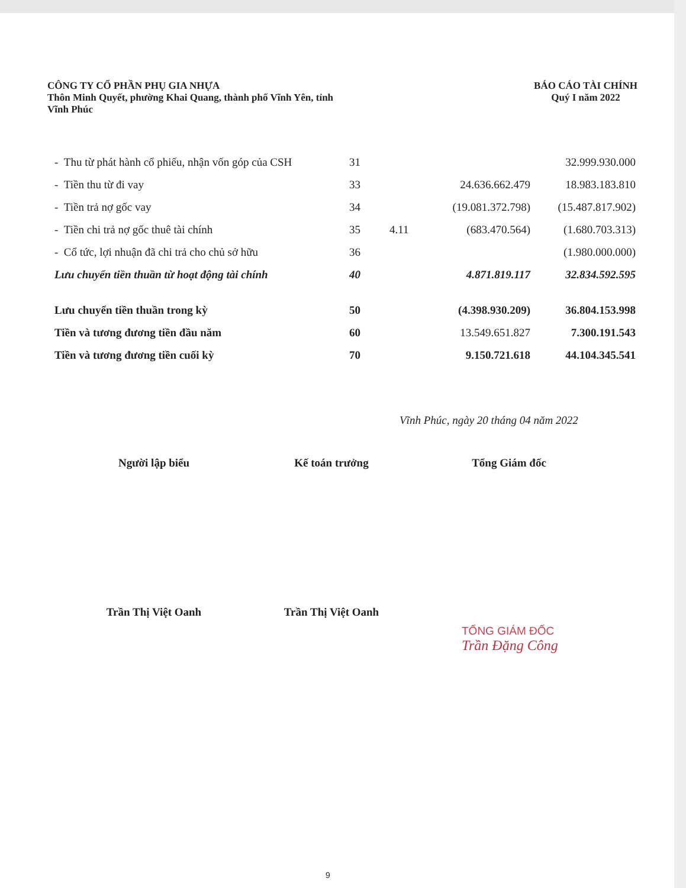CÔNG TY CỔ PHẦN PHỤ GIA NHỰA
Thôn Minh Quyết, phường Khai Quang, thành phố Vĩnh Yên, tỉnh
Vĩnh Phúc
BÁO CÁO TÀI CHÍNH
Quý I năm 2022
| - Thu từ phát hành cổ phiếu, nhận vốn góp của CSH | 31 | | | 32.999.930.000 |
| - Tiền thu từ đi vay | 33 | | 24.636.662.479 | 18.983.183.810 |
| - Tiền trả nợ gốc vay | 34 | | (19.081.372.798) | (15.487.817.902) |
| - Tiền chi trả nợ gốc thuê tài chính | 35 | 4.11 | (683.470.564) | (1.680.703.313) |
| - Cổ tức, lợi nhuận đã chi trả cho chủ sở hữu | 36 | | | (1.980.000.000) |
| Lưu chuyển tiền thuần từ hoạt động tài chính | 40 | | 4.871.819.117 | 32.834.592.595 |
| Lưu chuyển tiền thuần trong kỳ | 50 | | (4.398.930.209) | 36.804.153.998 |
| Tiền và tương đương tiền đầu năm | 60 | | 13.549.651.827 | 7.300.191.543 |
| Tiền và tương đương tiền cuối kỳ | 70 | | 9.150.721.618 | 44.104.345.541 |
Vĩnh Phúc, ngày 20 tháng 04 năm 2022
Người lập biểu Kế toán trưởng Tổng Giám đốc
Trần Thị Việt Oanh Trần Thị Việt Oanh
TỔNG GIÁM ĐỐC
Trần Đặng Công
9